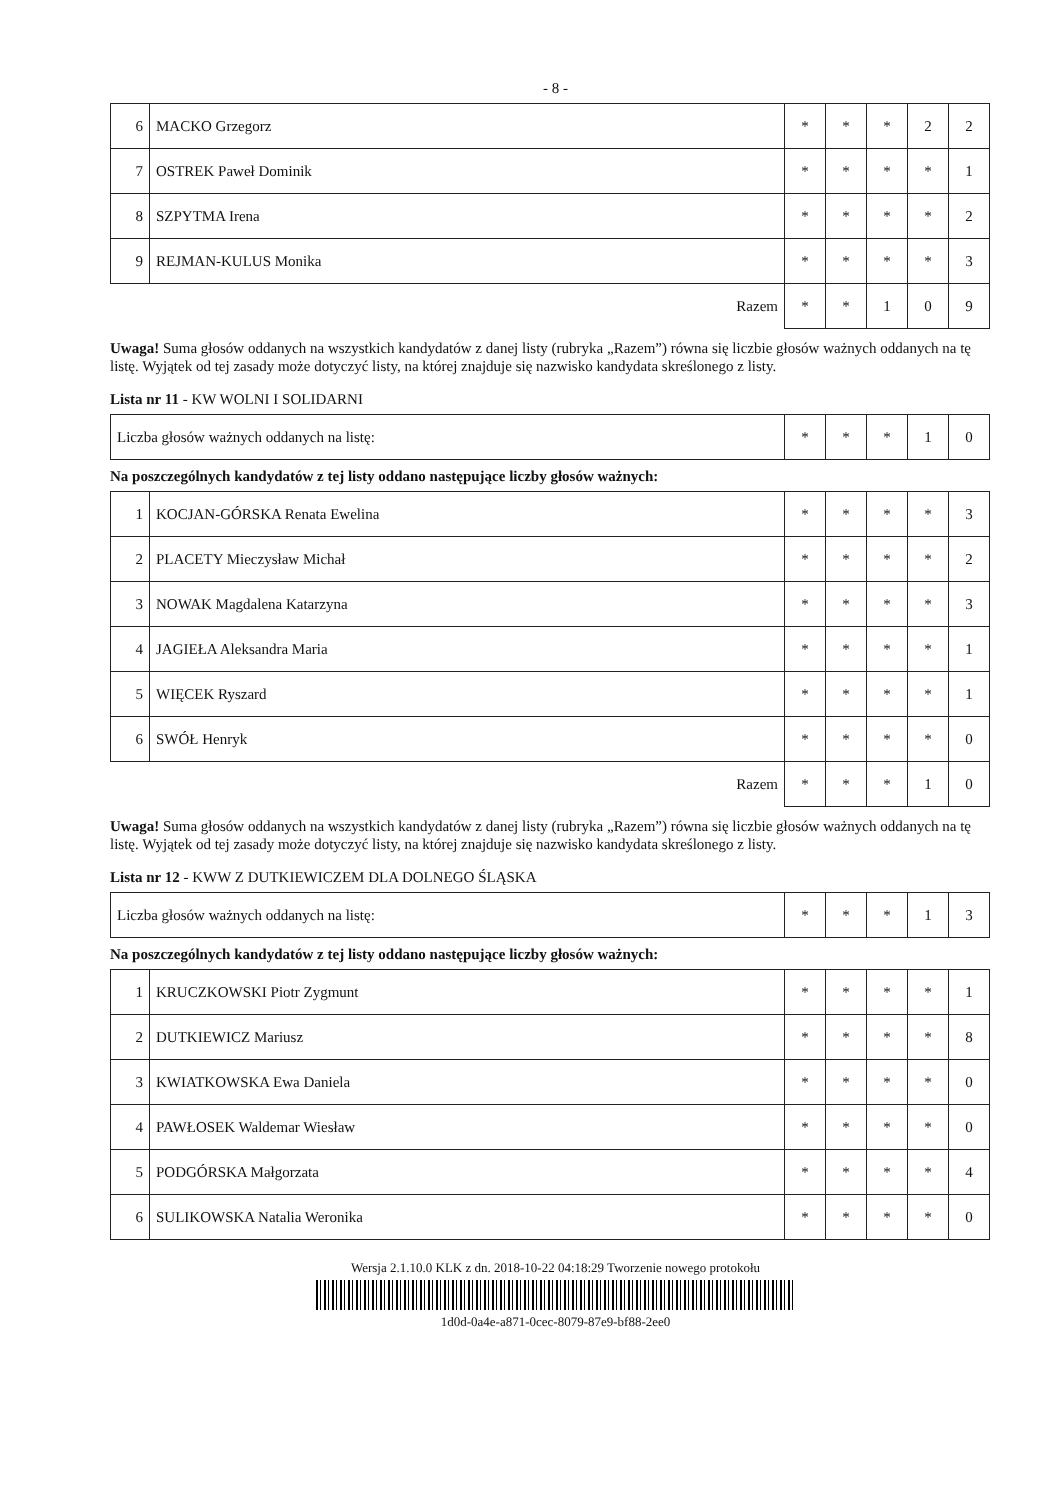- 8 -
| 6 | MACKO Grzegorz | * | * | * | 2 | 2 |
| 7 | OSTREK Paweł Dominik | * | * | * | * | 1 |
| 8 | SZPYTMA Irena | * | * | * | * | 2 |
| 9 | REJMAN-KULUS Monika | * | * | * | * | 3 |
| | Razem | * | * | 1 | 0 | 9 |
Uwaga! Suma głosów oddanych na wszystkich kandydatów z danej listy (rubryka „Razem”) równa się liczbie głosów ważnych oddanych na tę listę. Wyjątek od tej zasady może dotyczyć listy, na której znajduje się nazwisko kandydata skreślonego z listy.
Lista nr 11 - KW WOLNI I SOLIDARNI
| Liczba głosów ważnych oddanych na listę: | * | * | * | 1 | 0 |
Na poszczególnych kandydatów z tej listy oddano następujące liczby głosów ważnych:
| 1 | KOCJAN-GÓRSKA Renata Ewelina | * | * | * | * | 3 |
| 2 | PLACETY Mieczysław Michał | * | * | * | * | 2 |
| 3 | NOWAK Magdalena Katarzyna | * | * | * | * | 3 |
| 4 | JAGIEŁA Aleksandra Maria | * | * | * | * | 1 |
| 5 | WIĘCEK Ryszard | * | * | * | * | 1 |
| 6 | SWÓŁ Henryk | * | * | * | * | 0 |
| | Razem | * | * | * | 1 | 0 |
Uwaga! Suma głosów oddanych na wszystkich kandydatów z danej listy (rubryka „Razem”) równa się liczbie głosów ważnych oddanych na tę listę. Wyjątek od tej zasady może dotyczyć listy, na której znajduje się nazwisko kandydata skreślonego z listy.
Lista nr 12 - KWW Z DUTKIEWICZEM DLA DOLNEGO ŚLĄSKA
| Liczba głosów ważnych oddanych na listę: | * | * | * | 1 | 3 |
Na poszczególnych kandydatów z tej listy oddano następujące liczby głosów ważnych:
| 1 | KRUCZKOWSKI Piotr Zygmunt | * | * | * | * | 1 |
| 2 | DUTKIEWICZ Mariusz | * | * | * | * | 8 |
| 3 | KWIATKOWSKA Ewa Daniela | * | * | * | * | 0 |
| 4 | PAWŁOSEK Waldemar Wiesław | * | * | * | * | 0 |
| 5 | PODGÓRSKA Małgorzata | * | * | * | * | 4 |
| 6 | SULIKOWSKA Natalia Weronika | * | * | * | * | 0 |
Wersja 2.1.10.0 KLK z dn. 2018-10-22 04:18:29 Tworzenie nowego protokołu
1d0d-0a4e-a871-0cec-8079-87e9-bf88-2ee0